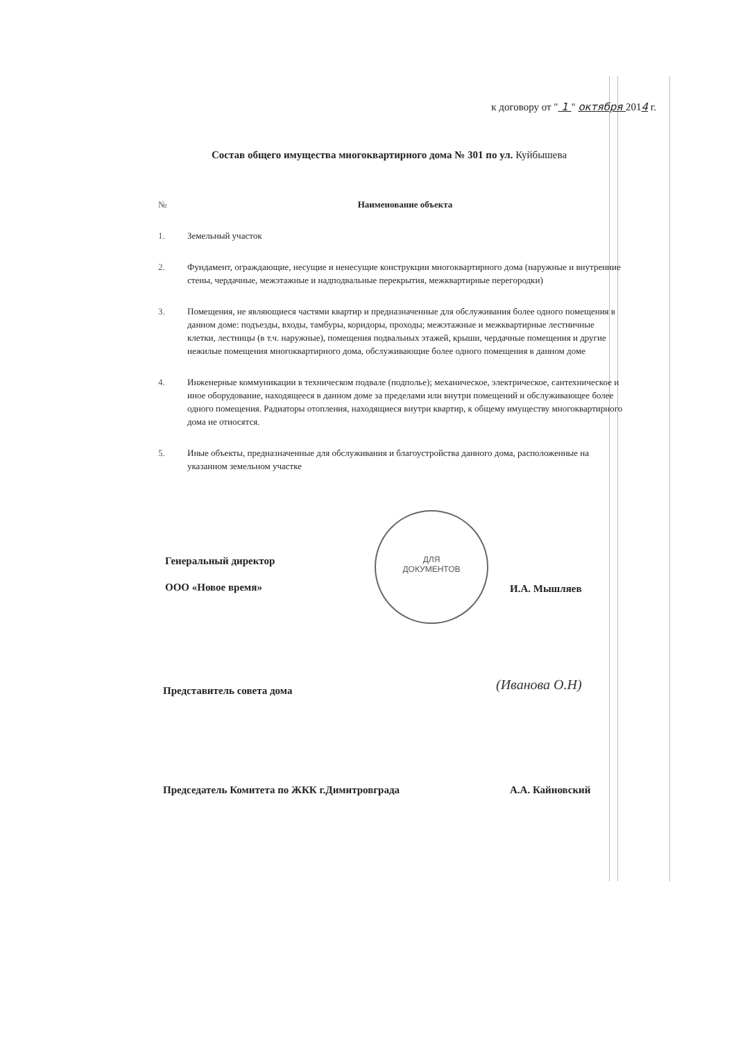к договору от " 1 " октября 2014 г.
Состав общего имущества многоквартирного дома № 301 по ул. Куйбышева
| № | Наименование объекта |
| --- | --- |
| 1. | Земельный участок |
| 2. | Фундамент, ограждающие, несущие и ненесущие конструкции многоквартирного дома (наружные и внутренние стены, чердачные, межэтажные и надподвальные перекрытия, межквартирные перегородки) |
| 3. | Помещения, не являющиеся частями квартир и предназначенные для обслуживания более одного помещения в данном доме: подъезды, входы, тамбуры, коридоры, проходы; межэтажные и межквартирные лестничные клетки, лестницы (в т.ч. наружные), помещения подвальных этажей, крыши, чердачные помещения и другие нежилые помещения многоквартирного дома, обслуживающие более одного помещения в данном доме |
| 4. | Инженерные коммуникации в техническом подвале (подполье); механическое, электрическое, сантехническое и иное оборудование, находящееся в данном доме за пределами или внутри помещений и обслуживающее более одного помещения. Радиаторы отопления, находящиеся внутри квартир, к общему имуществу многоквартирного дома не относятся. |
| 5. | Иные объекты, предназначенные для обслуживания и благоустройства данного дома, расположенные на указанном земельном участке |
Генеральный директор
ООО «Новое время»
ДЛЯ
ДОКУМЕНТОВ
И.А. Мышляев
Представитель совета дома (Иванова О.Н)
Председатель Комитета по ЖКК г.Димитровграда
А.А. Кайновский